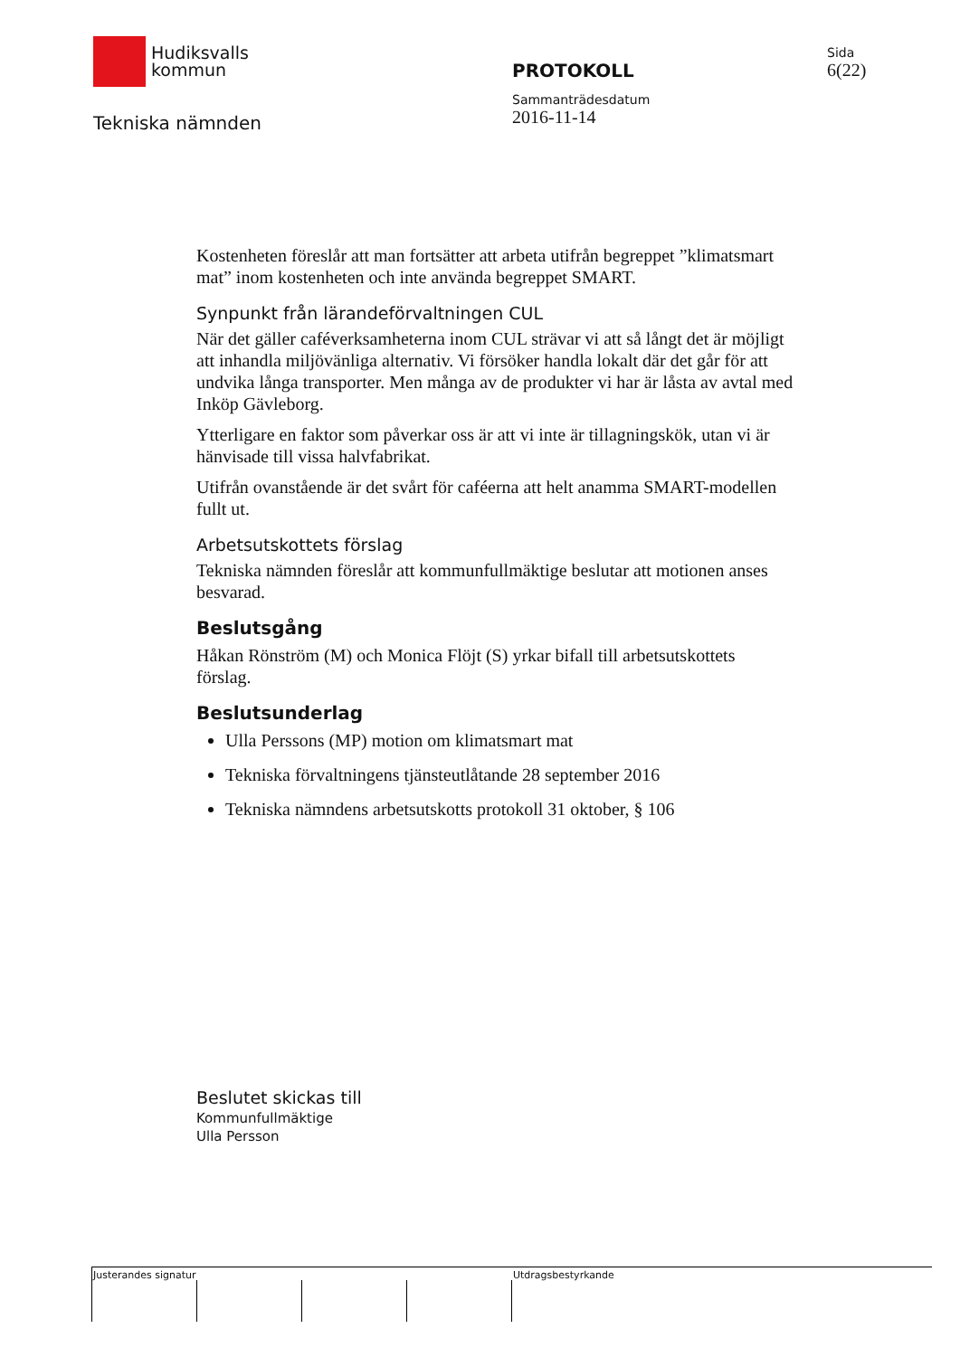Hudiksvalls
kommun
Tekniska nämnden
PROTOKOLL
Sammanträdesdatum
2016-11-14
Sida
6(22)
Kostenheten föreslår att man fortsätter att arbeta utifrån begreppet ”klimatsmart mat” inom kostenheten och inte använda begreppet SMART.
Synpunkt från lärandeförvaltningen CUL
När det gäller caféverksamheterna inom CUL strävar vi att så långt det är möjligt att inhandla miljövänliga alternativ. Vi försöker handla lokalt där det går för att undvika långa transporter. Men många av de produkter vi har är låsta av avtal med Inköp Gävleborg.
Ytterligare en faktor som påverkar oss är att vi inte är tillagningskök, utan vi är hänvisade till vissa halvfabrikat.
Utifrån ovanstående är det svårt för caféerna att helt anamma SMART-modellen fullt ut.
Arbetsutskottets förslag
Tekniska nämnden föreslår att kommunfullmäktige beslutar att motionen anses besvarad.
Beslutsgång
Håkan Rönström (M) och Monica Flöjt (S) yrkar bifall till arbetsutskottets förslag.
Beslutsunderlag
Ulla Perssons (MP) motion om klimatsmart mat
Tekniska förvaltningens tjänsteutlåtande 28 september 2016
Tekniska nämndens arbetsutskotts protokoll 31 oktober, § 106
Beslutet skickas till
Kommunfullmäktige
Ulla Persson
Justerandes signatur Utdragsbestyrkande